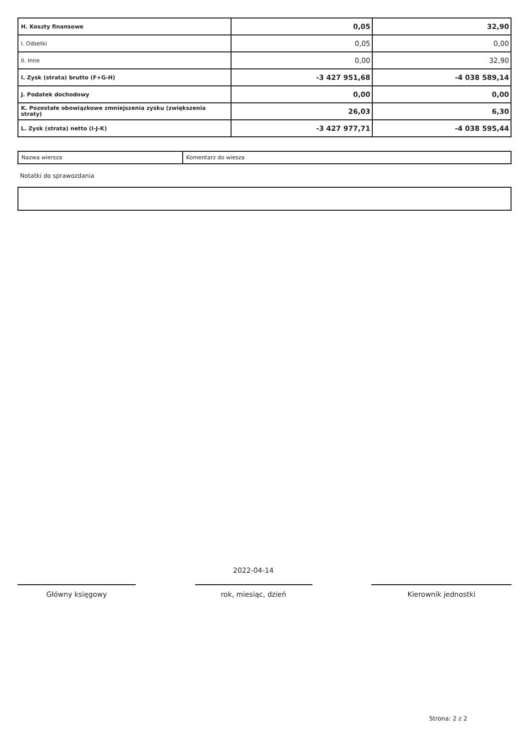| H. Koszty finansowe | 0,05 | 32,90 |
| I. Odsetki | 0,05 | 0,00 |
| II. Inne | 0,00 | 32,90 |
| I. Zysk (strata) brutto (F+G-H) | -3 427 951,68 | -4 038 589,14 |
| J. Podatek dochodowy | 0,00 | 0,00 |
| K. Pozostałe obowiązkowe zmniejszenia zysku (zwiększenia straty) | 26,03 | 6,30 |
| L. Zysk (strata) netto (I-J-K) | -3 427 977,71 | -4 038 595,44 |
| Nazwa wiersza | Komentarz do wiesza |
Notatki do sprawozdania
2022-04-14
Główny księgowy rok, miesiąc, dzień Kierownik jednostki
Strona: 2 z 2